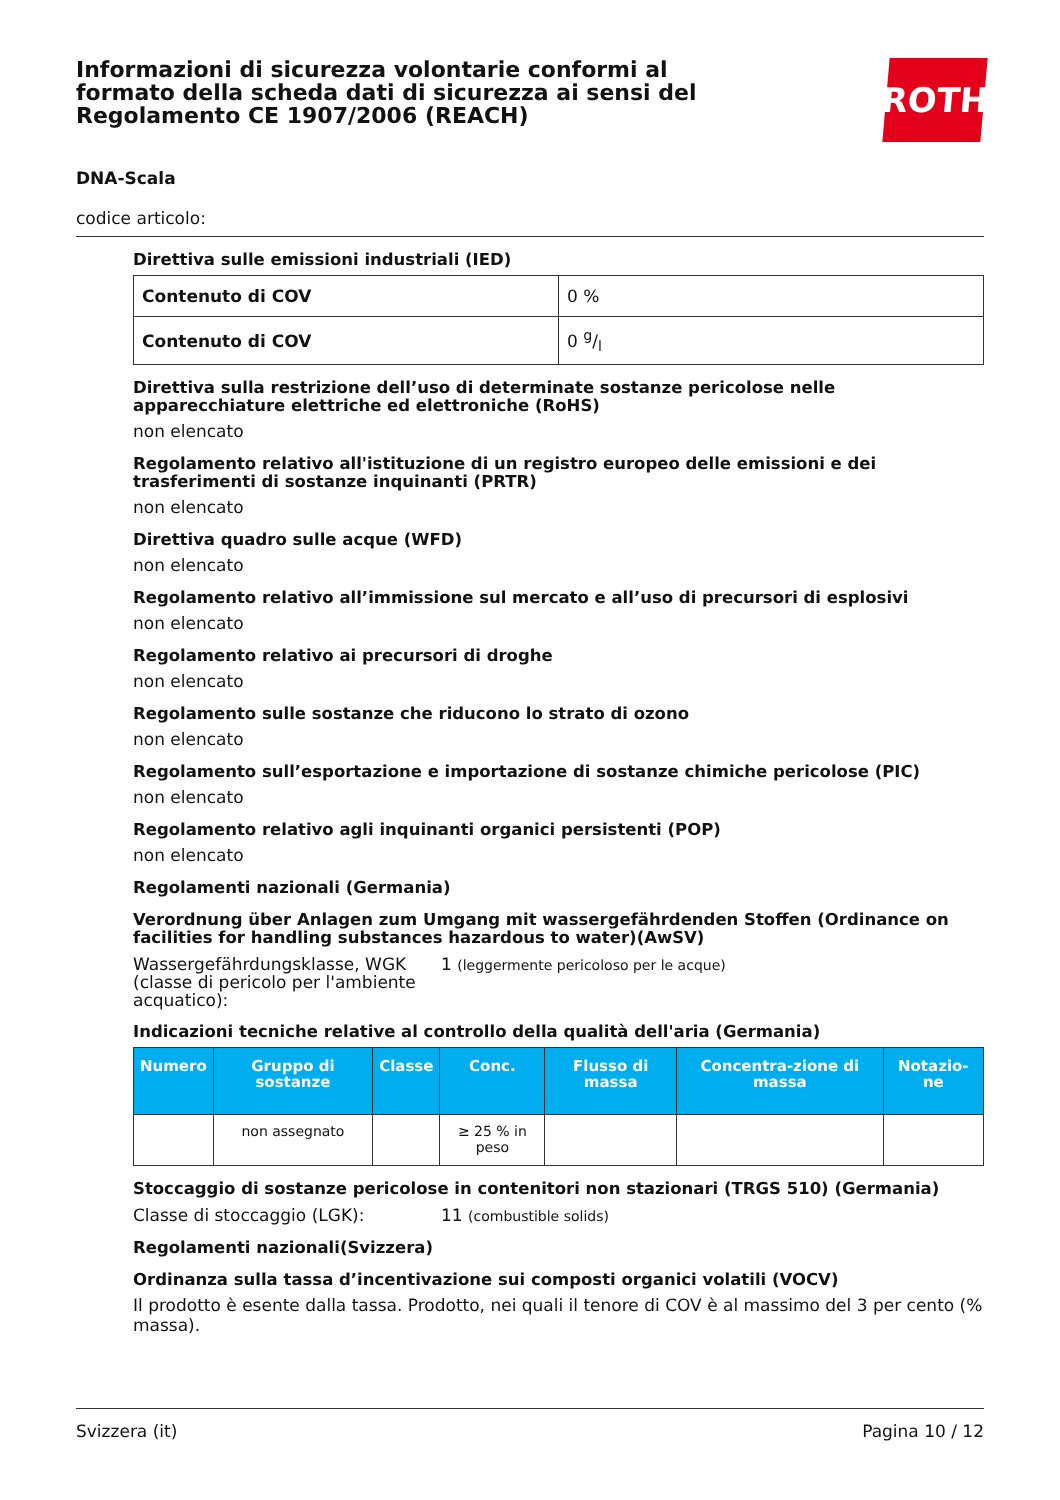Informazioni di sicurezza volontarie conformi al formato della scheda dati di sicurezza ai sensi del Regolamento CE 1907/2006 (REACH)
ROTH
DNA-Scala
codice articolo:
Direttiva sulle emissioni industriali (IED)
| Contenuto di COV | 0 % |
| Contenuto di COV | 0 g/l |
Direttiva sulla restrizione dell’uso di determinate sostanze pericolose nelle apparecchiature elettriche ed elettroniche (RoHS)
non elencato
Regolamento relativo all'istituzione di un registro europeo delle emissioni e dei trasferimenti di sostanze inquinanti (PRTR)
non elencato
Direttiva quadro sulle acque (WFD)
non elencato
Regolamento relativo all’immissione sul mercato e all’uso di precursori di esplosivi
non elencato
Regolamento relativo ai precursori di droghe
non elencato
Regolamento sulle sostanze che riducono lo strato di ozono
non elencato
Regolamento sull’esportazione e importazione di sostanze chimiche pericolose (PIC)
non elencato
Regolamento relativo agli inquinanti organici persistenti (POP)
non elencato
Regolamenti nazionali (Germania)
Verordnung über Anlagen zum Umgang mit wassergefährdenden Stoffen (Ordinance on facilities for handling substances hazardous to water)(AwSV)
Wassergefährdungsklasse, WGK (classe di pericolo per l'ambiente acquatico):
1 (leggermente pericoloso per le acque)
Indicazioni tecniche relative al controllo della qualità dell'aria (Germania)
| Numero | Gruppo di sostanze | Classe | Conc. | Flusso di massa | Concentra-zione di massa | Notazio-ne |
| --- | --- | --- | --- | --- | --- | --- |
| | non assegnato | | ≥ 25 % in peso | | | |
Stoccaggio di sostanze pericolose in contenitori non stazionari (TRGS 510) (Germania)
Classe di stoccaggio (LGK): 11 (combustible solids)
Regolamenti nazionali(Svizzera)
Ordinanza sulla tassa d’incentivazione sui composti organici volatili (VOCV)
Il prodotto è esente dalla tassa. Prodotto, nei quali il tenore di COV è al massimo del 3 per cento (% massa).
Svizzera (it) Pagina 10 / 12